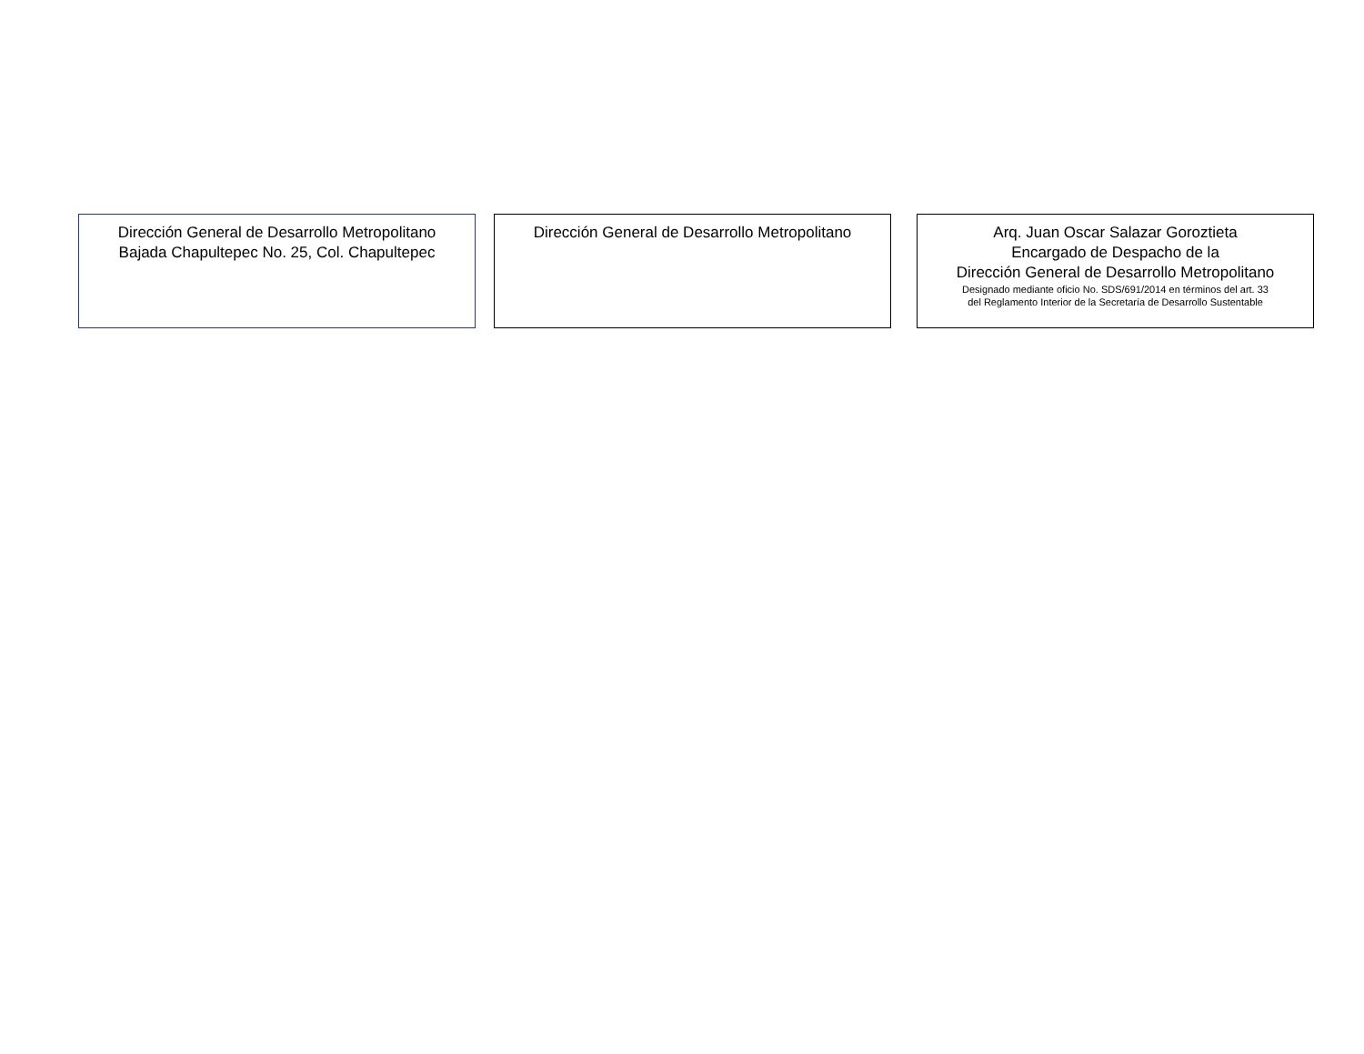Dirección General de Desarrollo Metropolitano
Bajada Chapultepec No. 25, Col. Chapultepec
Dirección General de Desarrollo Metropolitano
Arq. Juan Oscar Salazar Goroztieta
Encargado de Despacho de la
Dirección General de Desarrollo Metropolitano
Designado mediante oficio No. SDS/691/2014 en términos del art. 33
del Reglamento Interior de la Secretaría de Desarrollo Sustentable